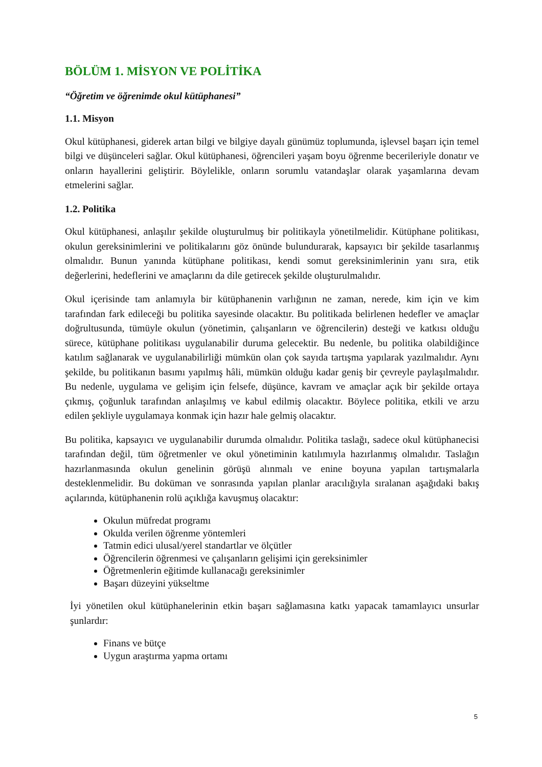BÖLÜM 1. MİSYON VE POLİTİKA
“Öğretim ve öğrenimde okul kütüphanesi”
1.1. Misyon
Okul kütüphanesi, giderek artan bilgi ve bilgiye dayalı günümüz toplumunda, işlevsel başarı için temel bilgi ve düşünceleri sağlar. Okul kütüphanesi, öğrencileri yaşam boyu öğrenme becerileriyle donatır ve onların hayallerini geliştirir. Böylelikle, onların sorumlu vatandaşlar olarak yaşamlarına devam etmelerini sağlar.
1.2. Politika
Okul kütüphanesi, anlaşılır şekilde oluşturulmuş bir politikayla yönetilmelidir. Kütüphane politikası, okulun gereksinimlerini ve politikalarını göz önünde bulundurarak, kapsayıcı bir şekilde tasarlanmış olmalıdır. Bunun yanında kütüphane politikası, kendi somut gereksinimlerinin yanı sıra, etik değerlerini, hedeflerini ve amaçlarını da dile getirecek şekilde oluşturulmalıdır.
Okul içerisinde tam anlamıyla bir kütüphanenin varlığının ne zaman, nerede, kim için ve kim tarafından fark edileceği bu politika sayesinde olacaktır. Bu politikada belirlenen hedefler ve amaçlar doğrultusunda, tümüyle okulun (yönetimin, çalışanların ve öğrencilerin) desteği ve katkısı olduğu sürece, kütüphane politikası uygulanabilir duruma gelecektir. Bu nedenle, bu politika olabildiğince katılım sağlanarak ve uygulanabilirliği mümkün olan çok sayıda tartışma yapılarak yazılmalıdır. Aynı şekilde, bu politikanın basımı yapılmış hâli, mümkün olduğu kadar geniş bir çevreyle paylaşılmalıdır. Bu nedenle, uygulama ve gelişim için felsefe, düşünce, kavram ve amaçlar açık bir şekilde ortaya çıkmış, çoğunluk tarafından anlaşılmış ve kabul edilmiş olacaktır. Böylece politika, etkili ve arzu edilen şekliyle uygulamaya konmak için hazır hale gelmiş olacaktır.
Bu politika, kapsayıcı ve uygulanabilir durumda olmalıdır. Politika taslağı, sadece okul kütüphanecisi tarafından değil, tüm öğretmenler ve okul yönetiminin katılımıyla hazırlanmış olmalıdır. Taslağın hazırlanmasında okulun genelinin görüşü alınmalı ve enine boyuna yapılan tartışmalarla desteklenmelidir. Bu doküman ve sonrasında yapılan planlar aracılığıyla sıralanan aşağıdaki bakış açılarında, kütüphanenin rolü açıklığa kavuşmuş olacaktır:
Okulun müfredat programı
Okulda verilen öğrenme yöntemleri
Tatmin edici ulusal/yerel standartlar ve ölçütler
Öğrencilerin öğrenmesi ve çalışanların gelişimi için gereksinimler
Öğretmenlerin eğitimde kullanacağı gereksinimler
Başarı düzeyini yükseltme
İyi yönetilen okul kütüphanelerinin etkin başarı sağlamasına katkı yapacak tamamlayıcı unsurlar şunlardır:
Finans ve bütçe
Uygun araştırma yapma ortamı
5